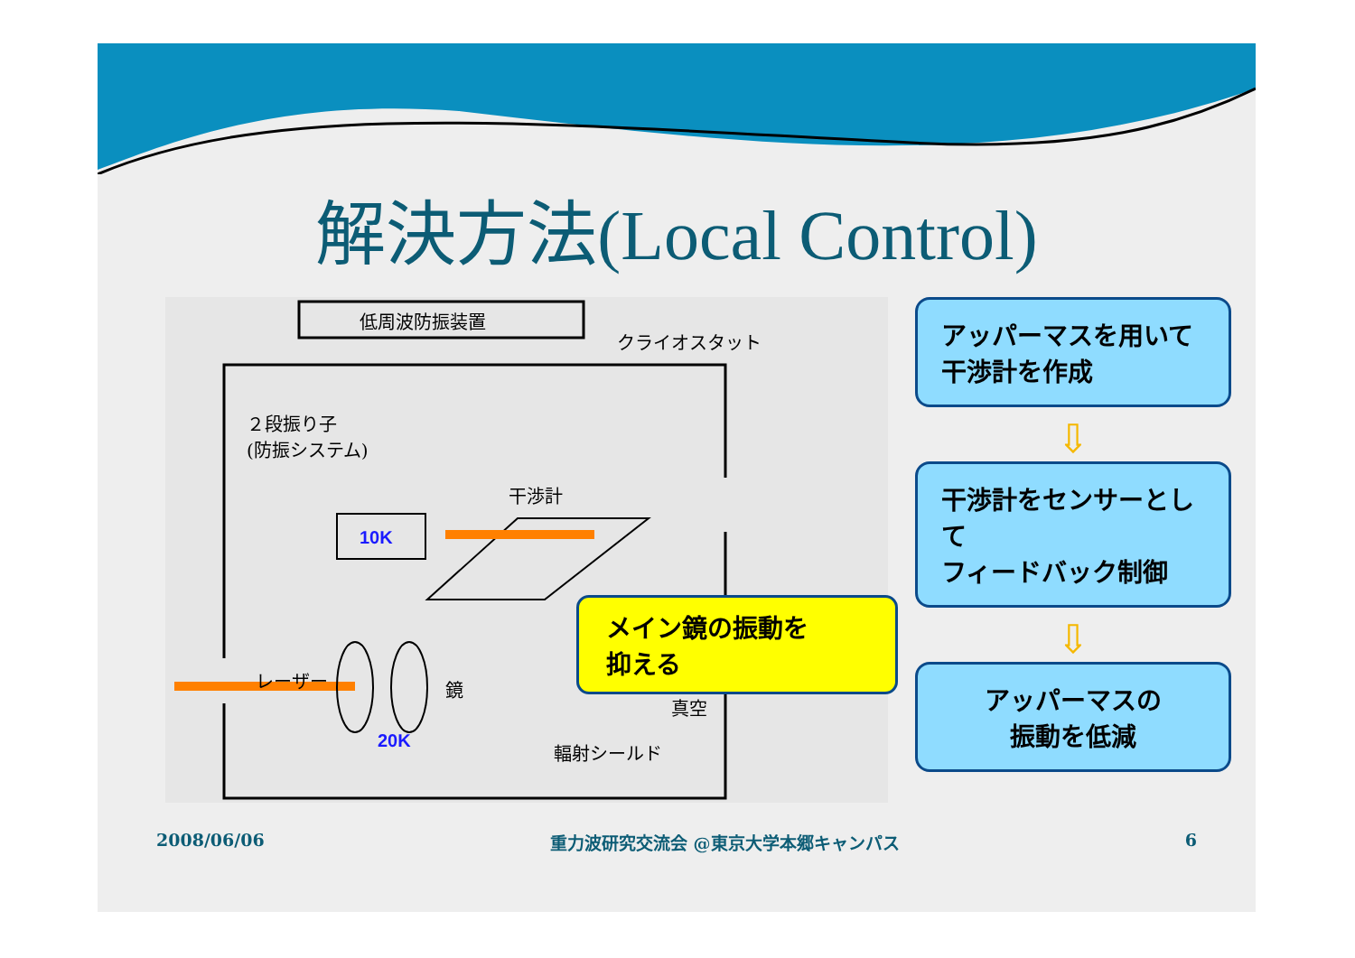解決方法(Local Control)
低周波防振装置
クライオスタット
２段振り子
(防振システム)
干渉計
10K
レーザー 鏡
真空
20K 輻射シールド
メイン鏡の振動を
抑える
アッパーマスを用いて
干渉計を作成
⇩
干渉計をセンサーとして
フィードバック制御
⇩
アッパーマスの
振動を低減
2008/06/06 重力波研究交流会 @東京大学本郷キャンパス 6